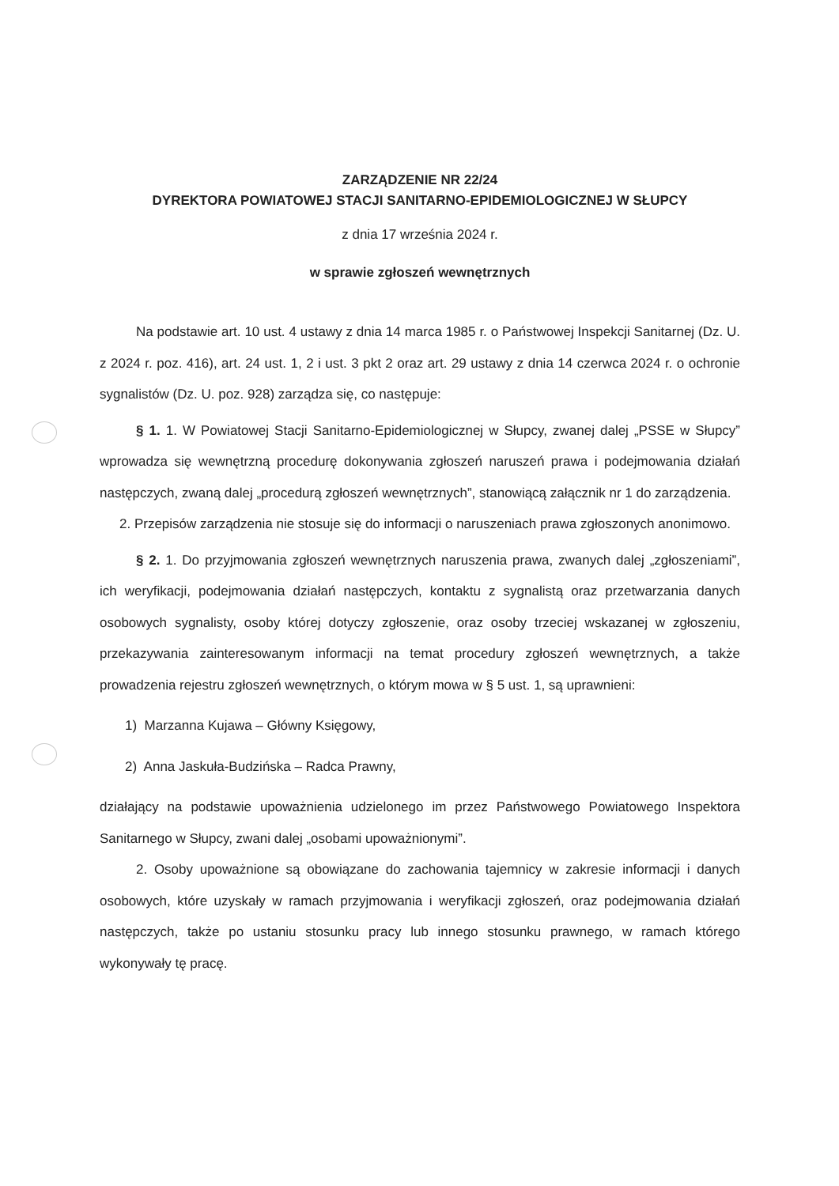ZARZĄDZENIE NR 22/24
DYREKTORA POWIATOWEJ STACJI SANITARNO-EPIDEMIOLOGICZNEJ W SŁUPCY
z dnia 17 września 2024 r.
w sprawie zgłoszeń wewnętrznych
Na podstawie art. 10 ust. 4 ustawy z dnia 14 marca 1985 r. o Państwowej Inspekcji Sanitarnej (Dz. U. z 2024 r. poz. 416), art. 24 ust. 1, 2 i ust. 3 pkt 2 oraz art. 29 ustawy z dnia 14 czerwca 2024 r. o ochronie sygnalistów (Dz. U. poz. 928) zarządza się, co następuje:
§ 1. 1. W Powiatowej Stacji Sanitarno-Epidemiologicznej w Słupcy, zwanej dalej „PSSE w Słupcy” wprowadza się wewnętrzną procedurę dokonywania zgłoszeń naruszeń prawa i podejmowania działań następczych, zwaną dalej „procedurą zgłoszeń wewnętrznych”, stanowiącą załącznik nr 1 do zarządzenia.
2. Przepisów zarządzenia nie stosuje się do informacji o naruszeniach prawa zgłoszonych anonimowo.
§ 2. 1. Do przyjmowania zgłoszeń wewnętrznych naruszenia prawa, zwanych dalej „zgłoszeniami”, ich weryfikacji, podejmowania działań następczych, kontaktu z sygnalistą oraz przetwarzania danych osobowych sygnalisty, osoby której dotyczy zgłoszenie, oraz osoby trzeciej wskazanej w zgłoszeniu, przekazywania zainteresowanym informacji na temat procedury zgłoszeń wewnętrznych, a także prowadzenia rejestru zgłoszeń wewnętrznych, o którym mowa w § 5 ust. 1, są uprawnieni:
1) Marzanna Kujawa – Główny Księgowy,
2) Anna Jaskuła-Budzińska – Radca Prawny,
działający na podstawie upoważnienia udzielonego im przez Państwowego Powiatowego Inspektora Sanitarnego w Słupcy, zwani dalej „osobami upoważnionymi”.
2. Osoby upoważnione są obowiązane do zachowania tajemnicy w zakresie informacji i danych osobowych, które uzyskały w ramach przyjmowania i weryfikacji zgłoszeń, oraz podejmowania działań następczych, także po ustaniu stosunku pracy lub innego stosunku prawnego, w ramach którego wykonywały tę pracę.